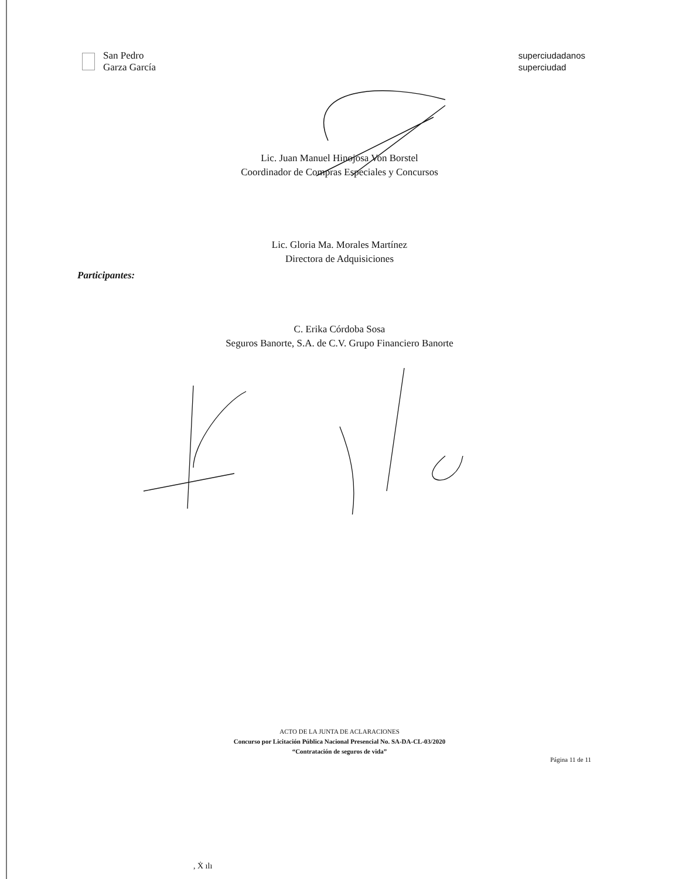San Pedro
Garza García
superciudadanos
superciudad
Lic. Juan Manuel Hinojosa Von Borstel
Coordinador de Compras Especiales y Concursos
Lic. Gloria Ma. Morales Martínez
Directora de Adquisiciones
Participantes:
C. Erika Córdoba Sosa
Seguros Banorte, S.A. de C.V. Grupo Financiero Banorte
ACTO DE LA JUNTA DE ACLARACIONES
Concurso por Licitación Pública Nacional Presencial No. SA-DA-CL-03/2020
“Contratación de seguros de vida”
Página 11 de 11
, Ẋ ılı